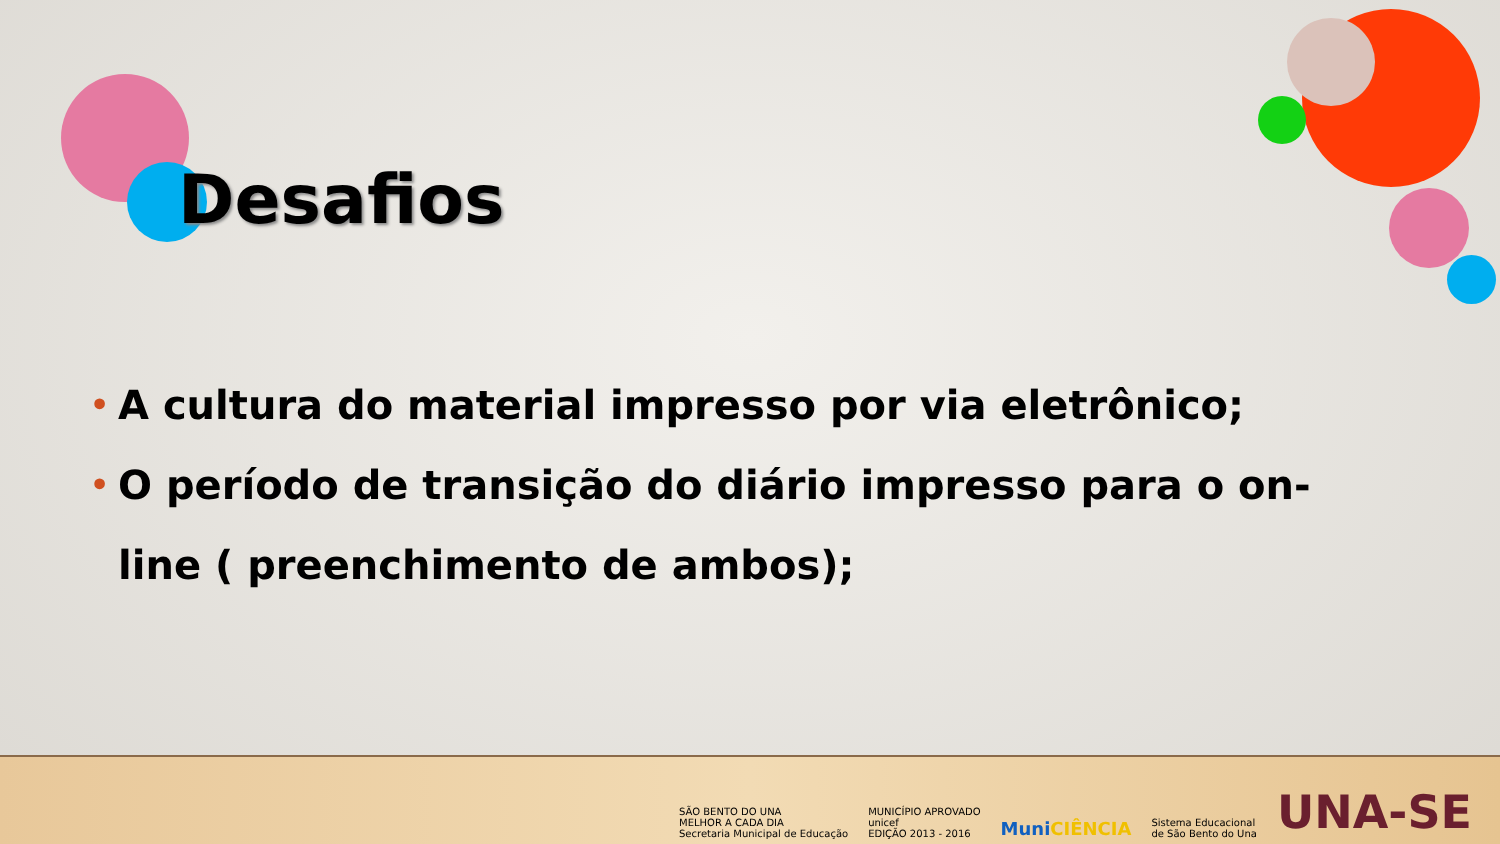Desafios
• A cultura do material impresso por via eletrônico;
• O período de transição do diário impresso para o on-line ( preenchimento de ambos);
SÃO BENTO DO UNA
MELHOR A CADA DIA
Secretaria Municipal de Educação
MUNICÍPIO APROVADO
unicef
EDIÇÃO 2013 - 2016
MuniCIÊNCIA
Sistema Educacional
de São Bento do Una
UNA-SE